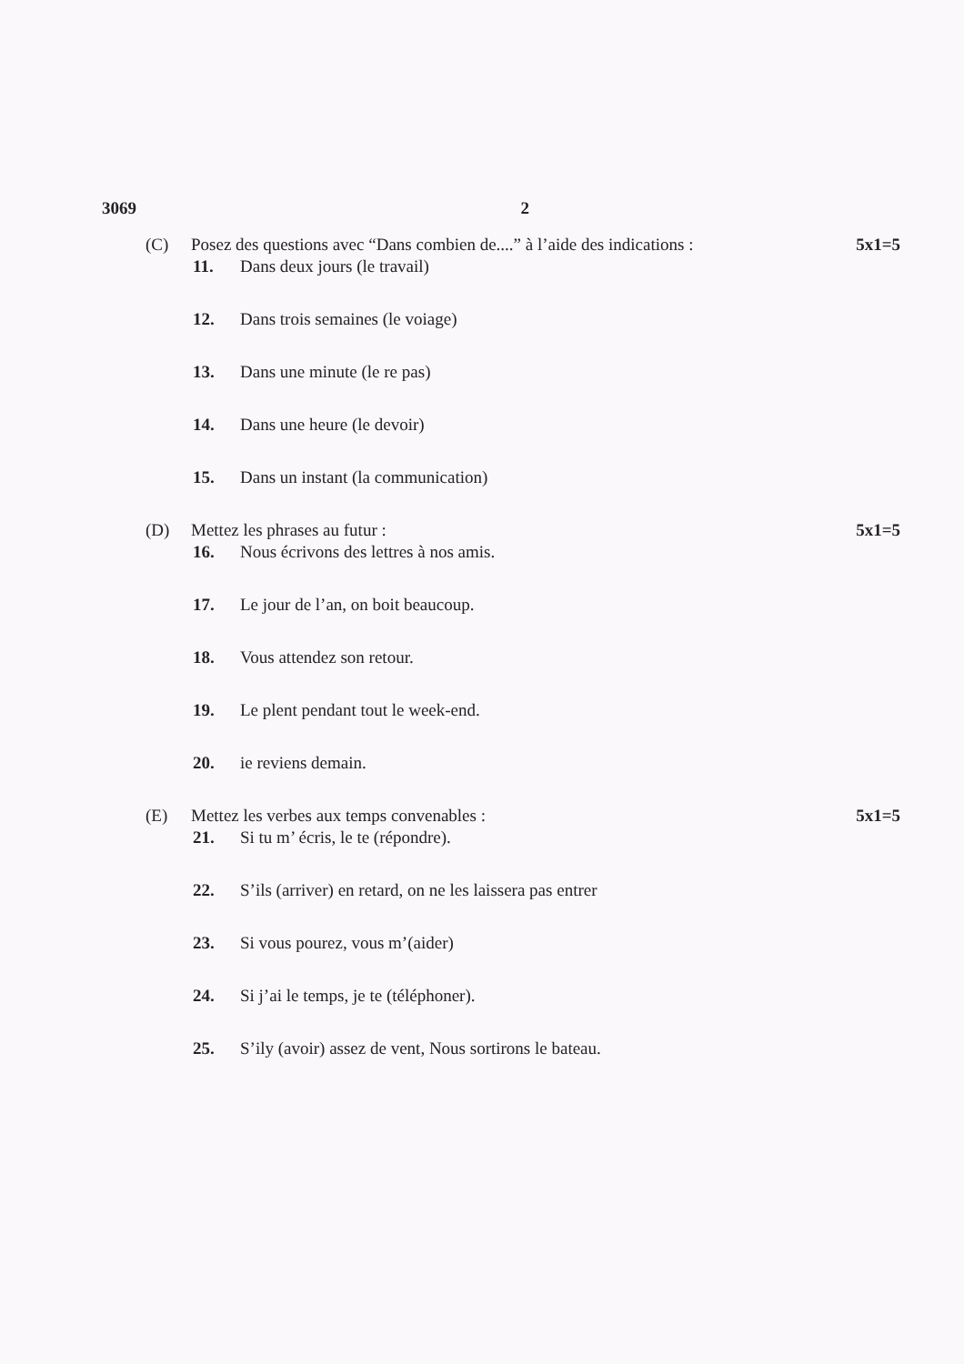3069 2
(C) Posez des questions avec “Dans combien de....” à l’aide des indications : 5x1=5
11. Dans deux jours (le travail)
12. Dans trois semaines (le voiage)
13. Dans une minute (le re pas)
14. Dans une heure (le devoir)
15. Dans un instant (la communication)
(D) Mettez les phrases au futur : 5x1=5
16. Nous écrivons des lettres à nos amis.
17. Le jour de l’an, on boit beaucoup.
18. Vous attendez son retour.
19. Le plent pendant tout le week-end.
20. ie reviens demain.
(E) Mettez les verbes aux temps convenables : 5x1=5
21. Si tu m’ écris, le te (répondre).
22. S’ils (arriver) en retard, on ne les laissera pas entrer
23. Si vous pourez, vous m’(aider)
24. Si j’ai le temps, je te (téléphoner).
25. S’ily (avoir) assez de vent, Nous sortirons le bateau.